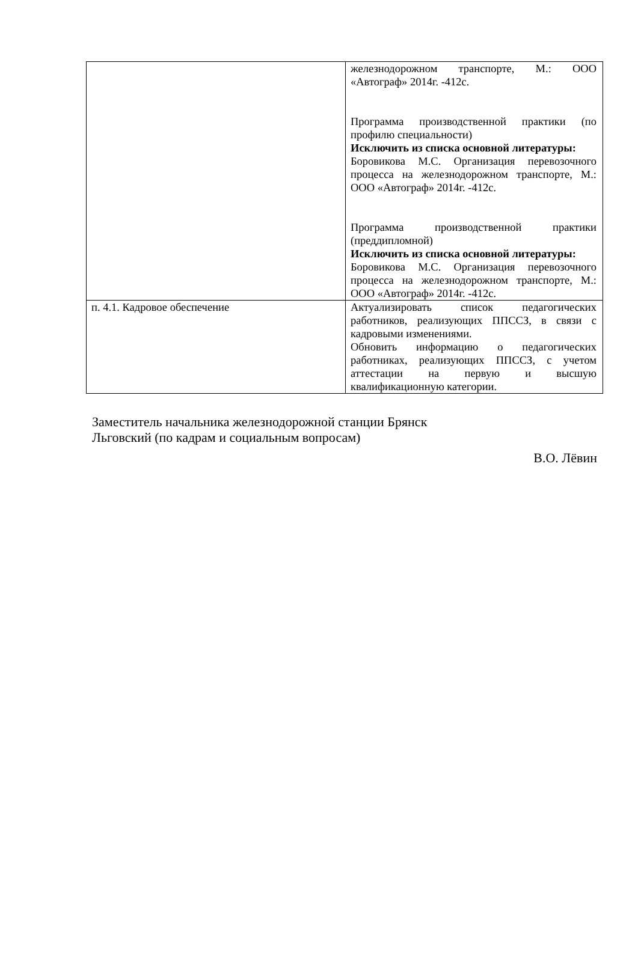| | железнодорожном транспорте, М.: ООО «Автограф» 2014г. -412с. Программа производственной практики (по профилю специальности) Исключить из списка основной литературы: Боровикова М.С. Организация перевозочного процесса на железнодорожном транспорте, М.: ООО «Автограф» 2014г. -412с. Программа производственной практики (преддипломной) Исключить из списка основной литературы: Боровикова М.С. Организация перевозочного процесса на железнодорожном транспорте, М.: ООО «Автограф» 2014г. -412с. |
| п. 4.1. Кадровое обеспечение | Актуализировать список педагогических работников, реализующих ППССЗ, в связи с кадровыми изменениями. Обновить информацию о педагогических работниках, реализующих ППССЗ, с учетом аттестации на первую и высшую квалификационную категории. |
Заместитель начальника железнодорожной станции Брянск
Льговский (по кадрам и социальным вопросам)
В.О. Лёвин